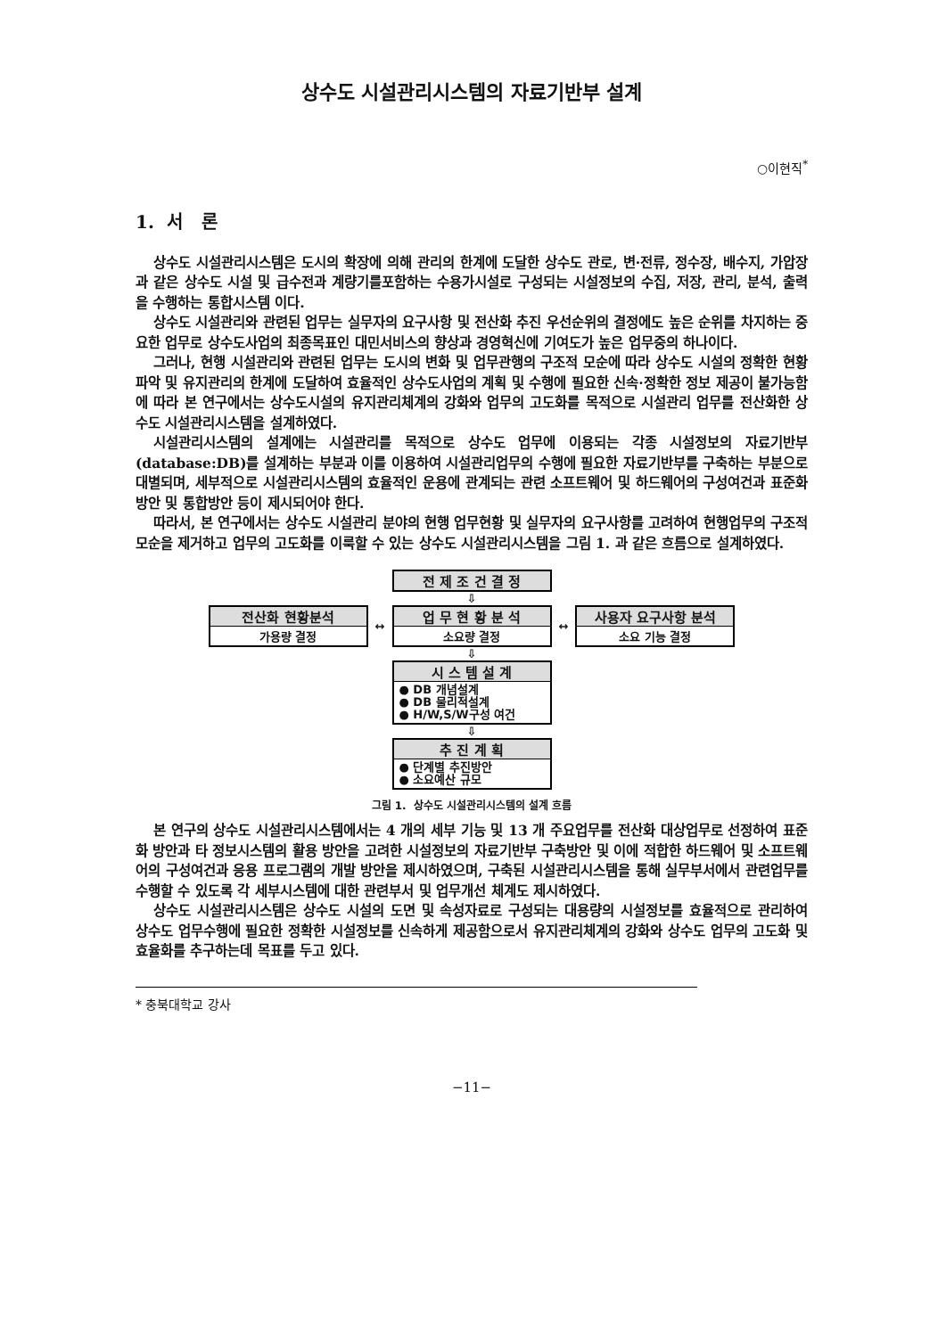상수도 시설관리시스템의 자료기반부 설계
○이현직<sup>*</sup>
1. 서 론
상수도 시설관리시스템은 도시의 확장에 의해 관리의 한계에 도달한 상수도 관로, 변·전류, 정수장, 배수지, 가압장과 같은 상수도 시설 및 급수전과 계량기를포함하는 수용가시설로 구성되는 시설정보의 수집, 저장, 관리, 분석, 출력을 수행하는 통합시스템 이다.
상수도 시설관리와 관련된 업무는 실무자의 요구사항 및 전산화 추진 우선순위의 결정에도 높은 순위를 차지하는 중요한 업무로 상수도사업의 최종목표인 대민서비스의 향상과 경영혁신에 기여도가 높은 업무중의 하나이다.
그러나, 현행 시설관리와 관련된 업무는 도시의 변화 및 업무관행의 구조적 모순에 따라 상수도 시설의 정확한 현황 파악 및 유지관리의 한계에 도달하여 효율적인 상수도사업의 계획 및 수행에 필요한 신속·정확한 정보 제공이 불가능함에 따라 본 연구에서는 상수도시설의 유지관리체계의 강화와 업무의 고도화를 목적으로 시설관리 업무를 전산화한 상수도 시설관리시스템을 설계하였다.
시설관리시스템의 설계에는 시설관리를 목적으로 상수도 업무에 이용되는 각종 시설정보의 자료기반부(database:DB)를 설계하는 부분과 이를 이용하여 시설관리업무의 수행에 필요한 자료기반부를 구축하는 부분으로 대별되며, 세부적으로 시설관리시스템의 효율적인 운용에 관계되는 관련 소프트웨어 및 하드웨어의 구성여건과 표준화 방안 및 통합방안 등이 제시되어야 한다.
따라서, 본 연구에서는 상수도 시설관리 분야의 현행 업무현황 및 실무자의 요구사항를 고려하여 현행업무의 구조적 모순을 제거하고 업무의 고도화를 이룩할 수 있는 상수도 시설관리시스템을 그림 1. 과 같은 흐름으로 설계하였다.
전 제 조 건 결 정
⇩
전산화 현황분석
가용량 결정
↔
업 무 현 황 분 석
소요량 결정
↔
사용자 요구사항 분석
소요 기능 결정
⇩
시 스 템 설 계
● DB 개념설계
● DB 물리적설계
● H/W,S/W구성 여건
⇩
추 진 계 획
● 단계별 추진방안
● 소요예산 규모
그림 1. 상수도 시설관리시스템의 설계 흐름
본 연구의 상수도 시설관리시스템에서는 4 개의 세부 기능 및 13 개 주요업무를 전산화 대상업무로 선정하여 표준화 방안과 타 정보시스템의 활용 방안을 고려한 시설정보의 자료기반부 구축방안 및 이에 적합한 하드웨어 및 소프트웨어의 구성여건과 응용 프로그램의 개발 방안을 제시하였으며, 구축된 시설관리시스템을 통해 실무부서에서 관련업무를 수행할 수 있도록 각 세부시스템에 대한 관련부서 및 업무개선 체계도 제시하였다.
상수도 시설관리시스템은 상수도 시설의 도면 및 속성자료로 구성되는 대용량의 시설정보를 효율적으로 관리하여 상수도 업무수행에 필요한 정확한 시설정보를 신속하게 제공함으로서 유지관리체계의 강화와 상수도 업무의 고도화 및 효율화를 추구하는데 목표를 두고 있다.
* 충북대학교 강사
−11−